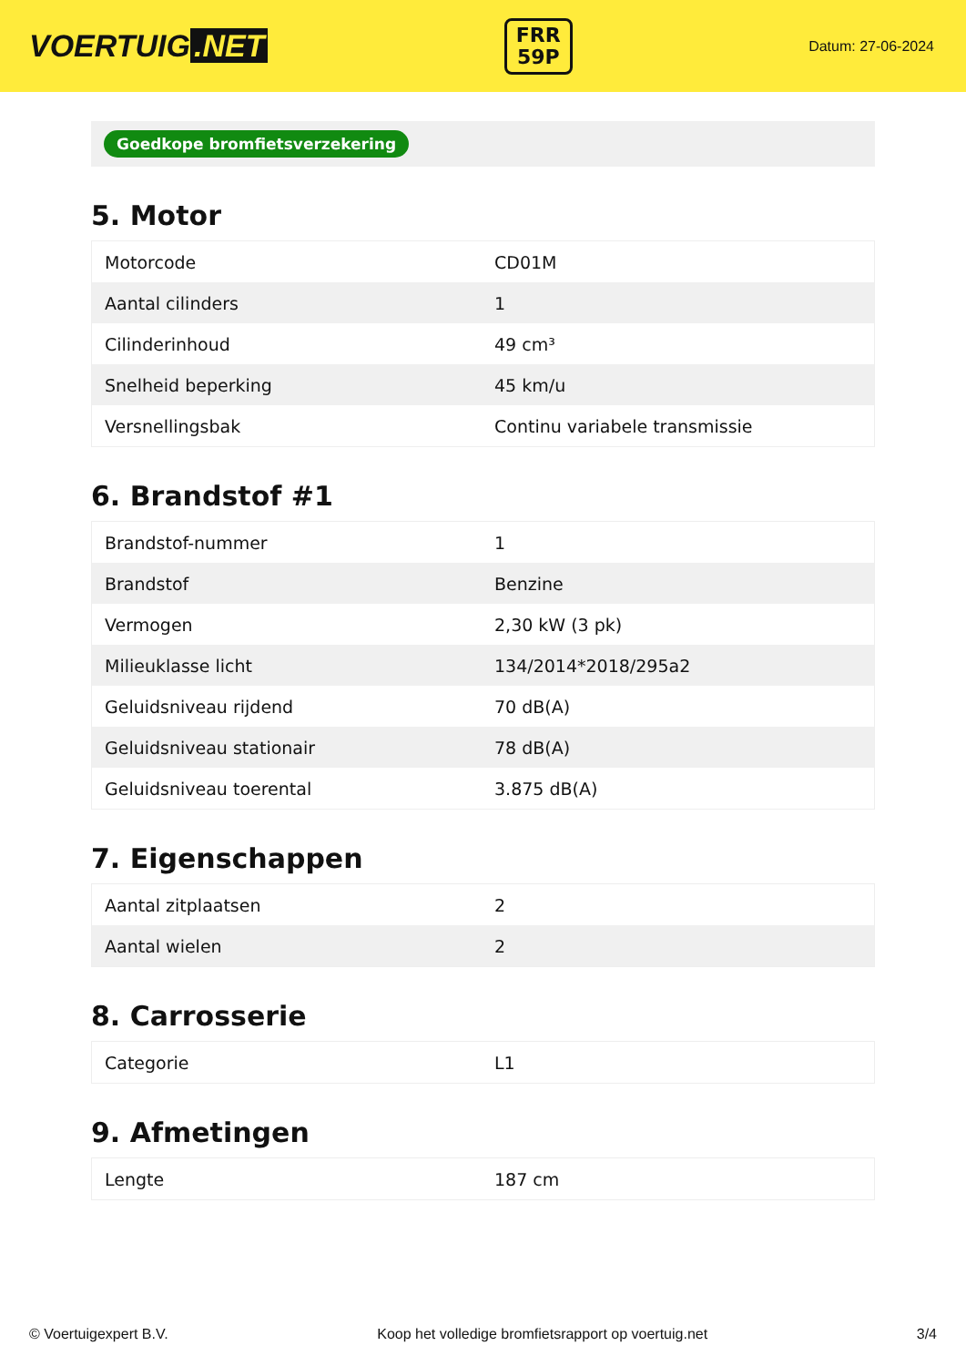VOERTUIG.NET
FRR
59P
Datum: 27-06-2024
Goedkope bromfietsverzekering
5. Motor
| Motorcode | CD01M |
| Aantal cilinders | 1 |
| Cilinderinhoud | 49 cm³ |
| Snelheid beperking | 45 km/u |
| Versnellingsbak | Continu variabele transmissie |
6. Brandstof #1
| Brandstof-nummer | 1 |
| Brandstof | Benzine |
| Vermogen | 2,30 kW (3 pk) |
| Milieuklasse licht | 134/2014*2018/295a2 |
| Geluidsniveau rijdend | 70 dB(A) |
| Geluidsniveau stationair | 78 dB(A) |
| Geluidsniveau toerental | 3.875 dB(A) |
7. Eigenschappen
| Aantal zitplaatsen | 2 |
| Aantal wielen | 2 |
8. Carrosserie
| Categorie | L1 |
9. Afmetingen
| Lengte | 187 cm |
© Voertuigexpert B.V. Koop het volledige bromfietsrapport op voertuig.net 3/4